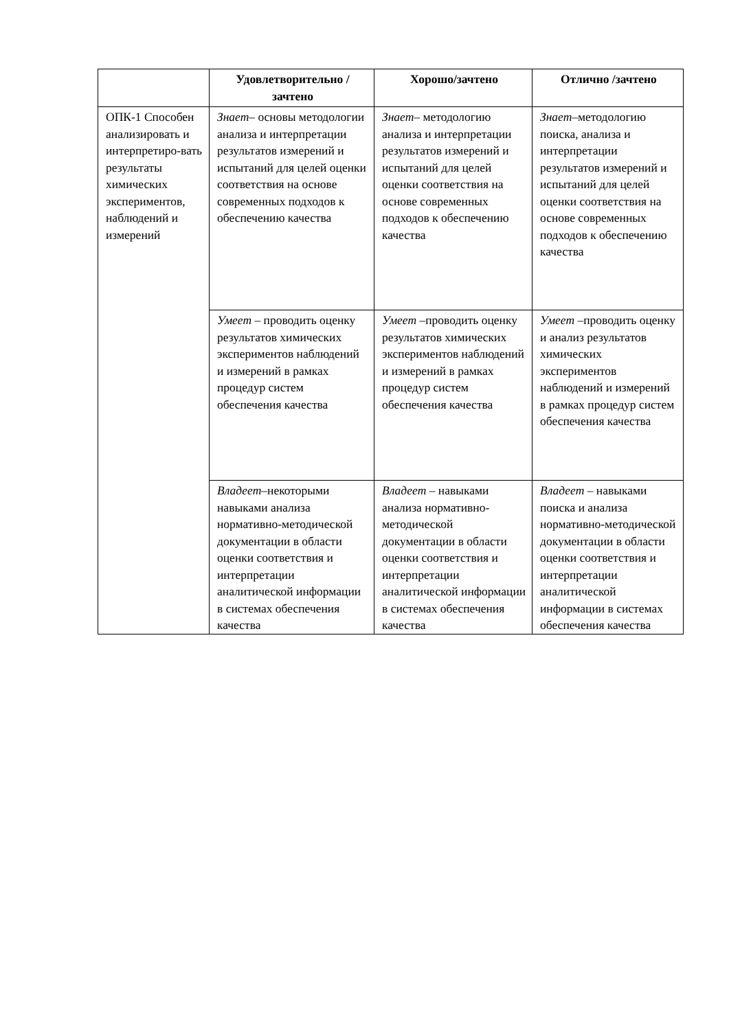| | Удовлетворительно /зачтено | Хорошо/зачтено | Отлично /зачтено |
| --- | --- | --- | --- |
| ОПК-1 Способен анализировать и интерпретиро-вать результаты химических экспериментов, наблюдений и измерений | Знает – основы методологии анализа и интерпретации результатов измерений и испытаний для целей оценки соответствия на основе современных подходов к обеспечению качества | Знает – методологию анализа и интерпретации результатов измерений и испытаний для целей оценки соответствия на основе современных подходов к обеспечению качества | Знает –методологию поиска, анализа и интерпретации результатов измерений и испытаний для целей оценки соответствия на основе современных подходов к обеспечению качества |
| | Умеет – проводить оценку результатов химических экспериментов наблюдений и измерений в рамках процедур систем обеспечения качества | Умеет –проводить оценку результатов химических экспериментов наблюдений и измерений в рамках процедур систем обеспечения качества | Умеет –проводить оценку и анализ результатов химических экспериментов наблюдений и измерений в рамках процедур систем обеспечения качества |
| | Владеет –некоторыми навыками анализа нормативно-методической документации в области оценки соответствия и интерпретации аналитической информации в системах обеспечения качества | Владеет – навыками анализа нормативно-методической документации в области оценки соответствия и интерпретации аналитической информации в системах обеспечения качества | Владеет – навыками поиска и анализа нормативно-методической документации в области оценки соответствия и интерпретации аналитической информации в системах обеспечения качества |